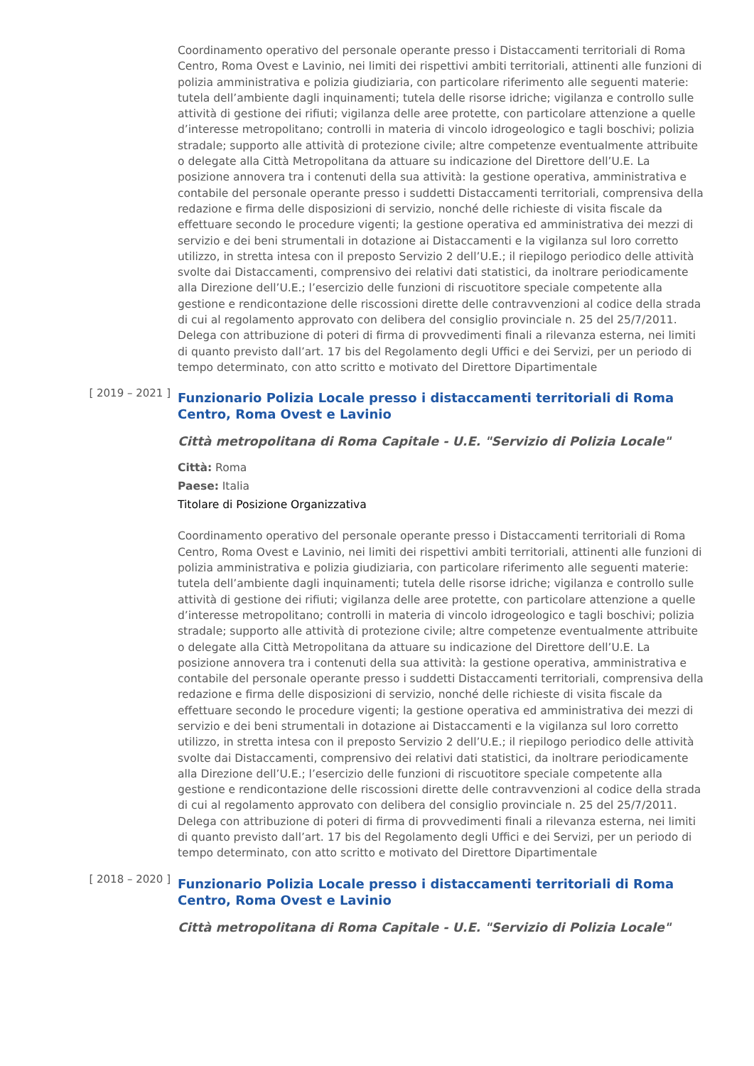Coordinamento operativo del personale operante presso i Distaccamenti territoriali di Roma Centro, Roma Ovest e Lavinio, nei limiti dei rispettivi ambiti territoriali, attinenti alle funzioni di polizia amministrativa e polizia giudiziaria, con particolare riferimento alle seguenti materie: tutela dell’ambiente dagli inquinamenti; tutela delle risorse idriche; vigilanza e controllo sulle attività di gestione dei rifiuti; vigilanza delle aree protette, con particolare attenzione a quelle d’interesse metropolitano; controlli in materia di vincolo idrogeologico e tagli boschivi; polizia stradale; supporto alle attività di protezione civile; altre competenze eventualmente attribuite o delegate alla Città Metropolitana da attuare su indicazione del Direttore dell’U.E. La posizione annovera tra i contenuti della sua attività: la gestione operativa, amministrativa e contabile del personale operante presso i suddetti Distaccamenti territoriali, comprensiva della redazione e firma delle disposizioni di servizio, nonché delle richieste di visita fiscale da effettuare secondo le procedure vigenti; la gestione operativa ed amministrativa dei mezzi di servizio e dei beni strumentali in dotazione ai Distaccamenti e la vigilanza sul loro corretto utilizzo, in stretta intesa con il preposto Servizio 2 dell’U.E.; il riepilogo periodico delle attività svolte dai Distaccamenti, comprensivo dei relativi dati statistici, da inoltrare periodicamente alla Direzione dell’U.E.; l’esercizio delle funzioni di riscuotitore speciale competente alla gestione e rendicontazione delle riscossioni dirette delle contravvenzioni al codice della strada di cui al regolamento approvato con delibera del consiglio provinciale n. 25 del 25/7/2011.
Delega con attribuzione di poteri di firma di provvedimenti finali a rilevanza esterna, nei limiti di quanto previsto dall’art. 17 bis del Regolamento degli Uffici e dei Servizi, per un periodo di tempo determinato, con atto scritto e motivato del Direttore Dipartimentale
[ 2019 – 2021 ]
Funzionario Polizia Locale presso i distaccamenti territoriali di Roma Centro, Roma Ovest e Lavinio
Città metropolitana di Roma Capitale - U.E. "Servizio di Polizia Locale"
Città: Roma
Paese: Italia
Titolare di Posizione Organizzativa
Coordinamento operativo del personale operante presso i Distaccamenti territoriali di Roma Centro, Roma Ovest e Lavinio, nei limiti dei rispettivi ambiti territoriali, attinenti alle funzioni di polizia amministrativa e polizia giudiziaria, con particolare riferimento alle seguenti materie: tutela dell’ambiente dagli inquinamenti; tutela delle risorse idriche; vigilanza e controllo sulle attività di gestione dei rifiuti; vigilanza delle aree protette, con particolare attenzione a quelle d’interesse metropolitano; controlli in materia di vincolo idrogeologico e tagli boschivi; polizia stradale; supporto alle attività di protezione civile; altre competenze eventualmente attribuite o delegate alla Città Metropolitana da attuare su indicazione del Direttore dell’U.E. La posizione annovera tra i contenuti della sua attività: la gestione operativa, amministrativa e contabile del personale operante presso i suddetti Distaccamenti territoriali, comprensiva della redazione e firma delle disposizioni di servizio, nonché delle richieste di visita fiscale da effettuare secondo le procedure vigenti; la gestione operativa ed amministrativa dei mezzi di servizio e dei beni strumentali in dotazione ai Distaccamenti e la vigilanza sul loro corretto utilizzo, in stretta intesa con il preposto Servizio 2 dell’U.E.; il riepilogo periodico delle attività svolte dai Distaccamenti, comprensivo dei relativi dati statistici, da inoltrare periodicamente alla Direzione dell’U.E.; l’esercizio delle funzioni di riscuotitore speciale competente alla gestione e rendicontazione delle riscossioni dirette delle contravvenzioni al codice della strada di cui al regolamento approvato con delibera del consiglio provinciale n. 25 del 25/7/2011.
Delega con attribuzione di poteri di firma di provvedimenti finali a rilevanza esterna, nei limiti di quanto previsto dall’art. 17 bis del Regolamento degli Uffici e dei Servizi, per un periodo di tempo determinato, con atto scritto e motivato del Direttore Dipartimentale
[ 2018 – 2020 ]
Funzionario Polizia Locale presso i distaccamenti territoriali di Roma Centro, Roma Ovest e Lavinio
Città metropolitana di Roma Capitale - U.E. "Servizio di Polizia Locale"